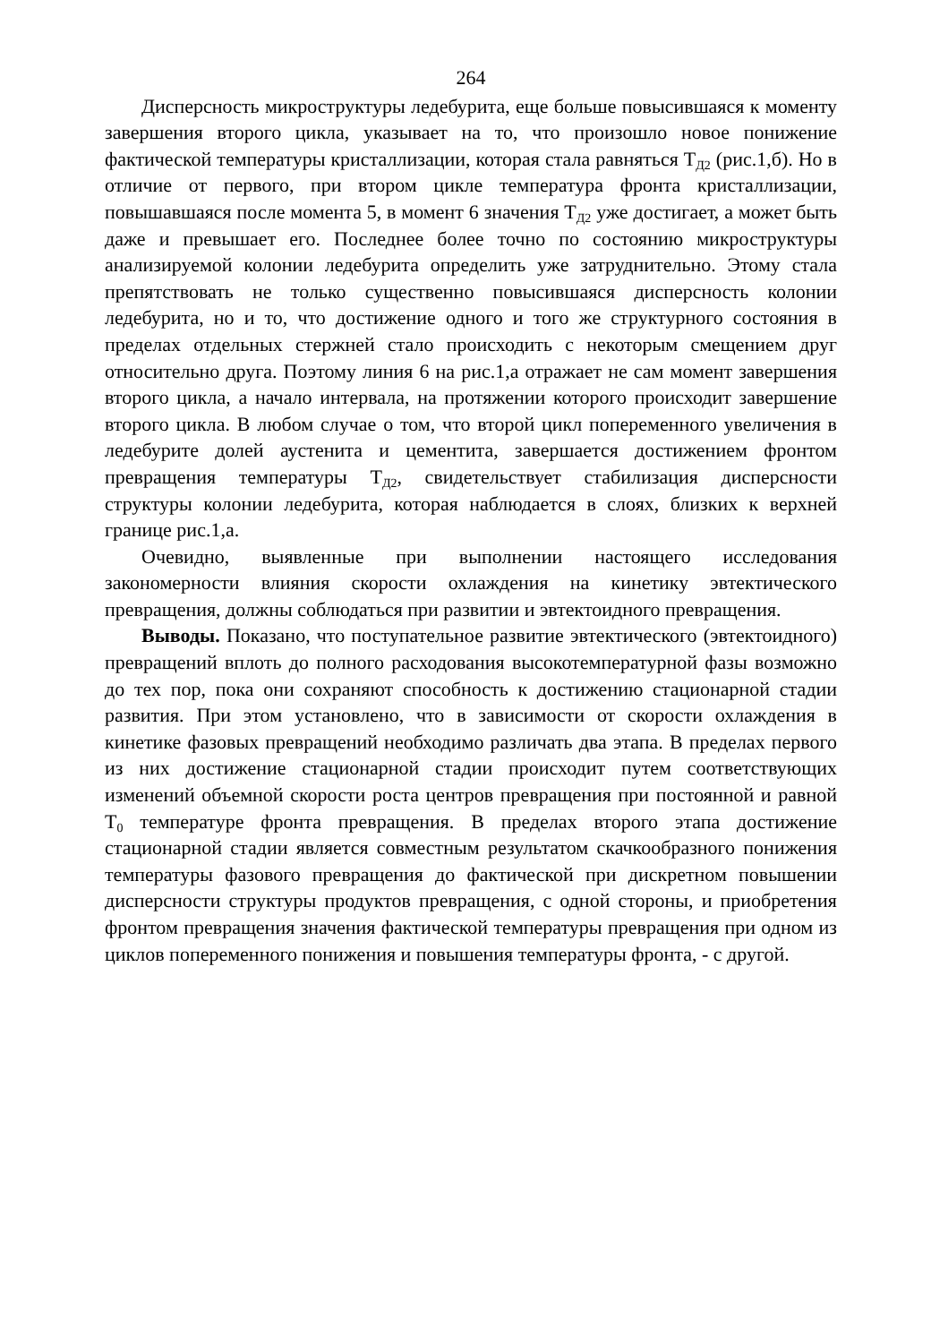264
Дисперсность микроструктуры ледебурита, еще больше повысившаяся к моменту завершения второго цикла, указывает на то, что произошло новое понижение фактической температуры кристаллизации, которая стала равняться Т<sub>Д2</sub> (рис.1,б). Но в отличие от первого, при втором цикле температура фронта кристаллизации, повышавшаяся после момента 5, в момент 6 значения Т<sub>Д2</sub> уже достигает, а может быть даже и превышает его. Последнее более точно по состоянию микроструктуры анализируемой колонии ледебурита определить уже затруднительно. Этому стала препятствовать не только существенно повысившаяся дисперсность колонии ледебурита, но и то, что достижение одного и того же структурного состояния в пределах отдельных стержней стало происходить с некоторым смещением друг относительно друга. Поэтому линия 6 на рис.1,а отражает не сам момент завершения второго цикла, а начало интервала, на протяжении которого происходит завершение второго цикла. В любом случае о том, что второй цикл попеременного увеличения в ледебурите долей аустенита и цементита, завершается достижением фронтом превращения температуры Т<sub>Д2</sub>, свидетельствует стабилизация дисперсности структуры колонии ледебурита, которая наблюдается в слоях, близких к верхней границе рис.1,а.
Очевидно, выявленные при выполнении настоящего исследования закономерности влияния скорости охлаждения на кинетику эвтектического превращения, должны соблюдаться при развитии и эвтектоидного превращения.
Выводы. Показано, что поступательное развитие эвтектического (эвтектоидного) превращений вплоть до полного расходования высокотемпературной фазы возможно до тех пор, пока они сохраняют способность к достижению стационарной стадии развития. При этом установлено, что в зависимости от скорости охлаждения в кинетике фазовых превращений необходимо различать два этапа. В пределах первого из них достижение стационарной стадии происходит путем соответствующих изменений объемной скорости роста центров превращения при постоянной и равной Т<sub>0</sub> температуре фронта превращения. В пределах второго этапа достижение стационарной стадии является совместным результатом скачкообразного понижения температуры фазового превращения до фактической при дискретном повышении дисперсности структуры продуктов превращения, с одной стороны, и приобретения фронтом превращения значения фактической температуры превращения при одном из циклов попеременного понижения и повышения температуры фронта, - с другой.